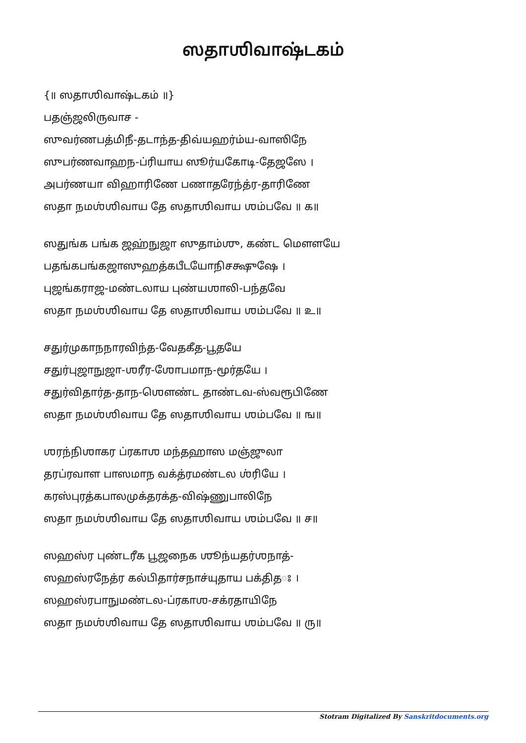ஸதாஶிவாஷ்டகம்
{॥ ஸதாஶிவாஷ்டகம் ॥}
பதஞ்ஜலிருவாச -
ஸுவர்ணபத்மிநீ-தடாந்த-திவ்யஹர்ம்ய-வாஸிநே
ஸுபர்ணவாஹந-ப்ரியாய ஸூர்யகோடி-தேஜஸே ।
அபர்ணயா விஹாரிணே பணாதரேந்த்ர-தாரிணே
ஸதா நமஶ்ஶிவாய தே ஸதாஶிவாய ஶம்பவே ॥ க॥
ஸதுங்க பங்க ஜஹ்நுஜா ஸுதாம்ஶு, கண்ட மௌளயே
பதங்கபங்கஜாஸுஹத்கபீடயோநிசக்ஷுஷே ।
புஜங்கராஜ-மண்டலாய புண்யஶாலி-பந்தவே
ஸதா நமஶ்ஶிவாய தே ஸதாஶிவாய ஶம்பவே ॥ உ॥
சதுர்முகாநநாரவிந்த-வேதகீத-பூதயே
சதுர்புஜாநுஜா-ஶரீர-ஶோபமாந-மூர்தயே ।
சதுர்விதார்த-தாந-ஶௌண்ட தாண்டவ-ஸ்வரூபிணே
ஸதா நமஶ்ஶிவாய தே ஸதாஶிவாய ஶம்பவே ॥ ங॥
ஶரந்நிஶாகர ப்ரகாஶ மந்தஹாஸ மஞ்ஜுலா
தரப்ரவாள பாஸமாந வக்த்ரமண்டல ஶ்ரியே ।
கரஸ்புரத்கபாலமுக்தரக்த-விஷ்ணுபாலிநே
ஸதா நமஶ்ஶிவாய தே ஸதாஶிவாய ஶம்பவே ॥ ச॥
ஸஹஸ்ர புண்டரீக பூஜநைக ஶூந்யதர்ஶநாத்-
ஸஹஸ்ரநேத்ர கல்பிதார்சநாச்யுதாய பக்திதঃ ।
ஸஹஸ்ரபாநுமண்டல-ப்ரகாஶ-சக்ரதாயிநே
ஸதா நமஶ்ஶிவாய தே ஸதாஶிவாய ஶம்பவே ॥ ரு॥
Stotram Digitalized By Sanskritdocuments.org